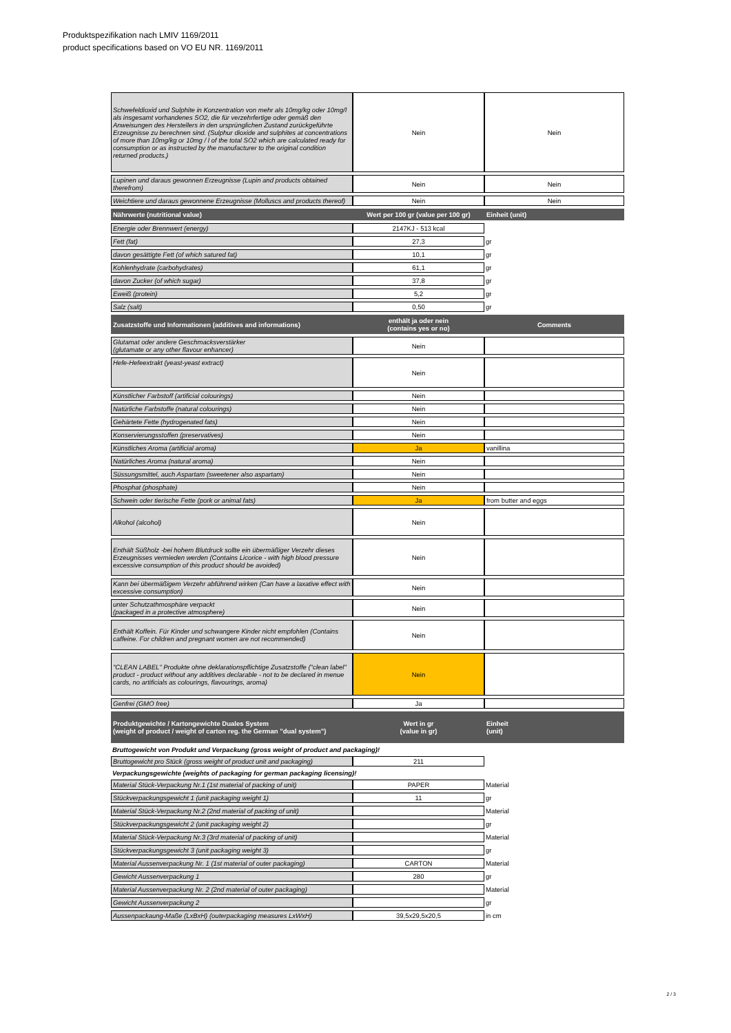Produktspezifikation nach LMIV 1169/2011
product specifications based on VO EU NR. 1169/2011
| Schwefeldioxid und Sulphite in Konzentration von mehr als 10mg/kg oder 10mg/l als insgesamt vorhandenes SO2, die für verzehrfertige oder gemäß den Anweisungen des Herstellers in den ursprünglichen Zustand zurückgeführte Erzeugnisse zu berechnen sind. (Sulphur dioxide and sulphites at concentrations of more than 10mg/kg or 10mg / l of the total SO2 which are calculated ready for consumption or as instructed by the manufacturer to the original condition returned products.) | Nein | Nein |
| Lupinen und daraus gewonnen Erzeugnisse (Lupin and products obtained therefrom) | Nein | Nein |
| Weichtiere und daraus gewonnene Erzeugnisse (Molluscs and products thereof) | Nein | Nein |
| Nährwerte (nutritional value) | Wert per 100 gr (value per 100 gr) | Einheit (unit) |
| Energie oder Brennwert (energy) | 2147KJ - 513 kcal | |
| Fett (fat) | 27,3 | gr |
| davon gesättigte Fett (of which satured fat) | 10,1 | gr |
| Kohlenhydrate (carbohydrates) | 61,1 | gr |
| davon Zucker (of which sugar) | 37,8 | gr |
| Eweiß (protein) | 5,2 | gr |
| Salz (salt) | 0,50 | gr |
| Zusatzstoffe und Informationen (additives and informations) | enthält ja oder nein (contains yes or no) | Comments |
| Glutamat oder andere Geschmacksverstärker (glutamate or any other flavour enhancer) | Nein | |
| Hefe-Hefeextrakt (yeast-yeast extract) | Nein | |
| Künstlicher Farbstoff (artificial colourings) | Nein | |
| Natürliche Farbstoffe (natural colourings) | Nein | |
| Gehärtete Fette (hydrogenated fats) | Nein | |
| Konservierungsstoffen (preservatives) | Nein | |
| Künstliches Aroma (artificial aroma) | Ja | vanillina |
| Natürliches Aroma (natural aroma) | Nein | |
| Süssungsmittel, auch Aspartam (sweetener also aspartam) | Nein | |
| Phosphat (phosphate) | Nein | |
| Schwein oder tierische Fette (pork or animal fats) | Ja | from butter and eggs |
| Alkohol (alcohol) | Nein | |
| Enthält Süßholz -bei hohem Blutdruck sollte ein übermäßiger Verzehr dieses Erzeugnisses vermieden werden (Contains Licorice - with high blood pressure excessive consumption of this product should be avoided) | Nein | |
| Kann bei übermäßigem Verzehr abführend wirken (Can have a laxative effect with excessive consumption) | Nein | |
| unter Schutzathmosphäre verpackt (packaged in a protective atmosphere) | Nein | |
| Enthält Koffein. Für Kinder und schwangere Kinder nicht empfohlen (Contains caffeine. For children and pregnant women are not recommended) | Nein | |
| "CLEAN LABEL" Produkte ohne deklarationspflichtige Zusatzstoffe ("clean label" product - product without any additives declarable - not to be declared in menue cards, no artificials as colourings, flavourings, aroma) | Nein | |
| Genfrei (GMO free) | Ja | |
| Produktgewichte / Kartongewichte Duales System (weight of product / weight of carton reg. the German "dual system") | Wert in gr (value in gr) | Einheit (unit) |
| Bruttogewicht von Produkt und Verpackung (gross weight of product and packaging)! | | |
| Bruttogewicht pro Stück (gross weight of product unit and packaging) | 211 | |
| Verpackungsgewichte (weights of packaging for german packaging licensing)! | | |
| Material Stück-Verpackung Nr.1 (1st material of packing of unit) | PAPER | Material |
| Stückverpackungsgewicht 1 (unit packaging weight 1) | 11 | gr |
| Material Stück-Verpackung Nr.2 (2nd material of packing of unit) | | Material |
| Stückverpackungsgewicht 2 (unit packaging weight 2) | | gr |
| Material Stück-Verpackung Nr.3 (3rd material of packing of unit) | | Material |
| Stückverpackungsgewicht 3 (unit packaging weight 3) | | gr |
| Material Aussenverpackung Nr. 1 (1st material of outer packaging) | CARTON | Material |
| Gewicht Aussenverpackung 1 | 280 | gr |
| Material Aussenverpackung Nr. 2 (2nd material of outer packaging) | | Material |
| Gewicht Aussenverpackung 2 | | gr |
| Aussenpackaung-Maße (LxBxH) (outerpackaging measures LxWxH) | 39,5x29,5x20,5 | in cm |
2 / 3